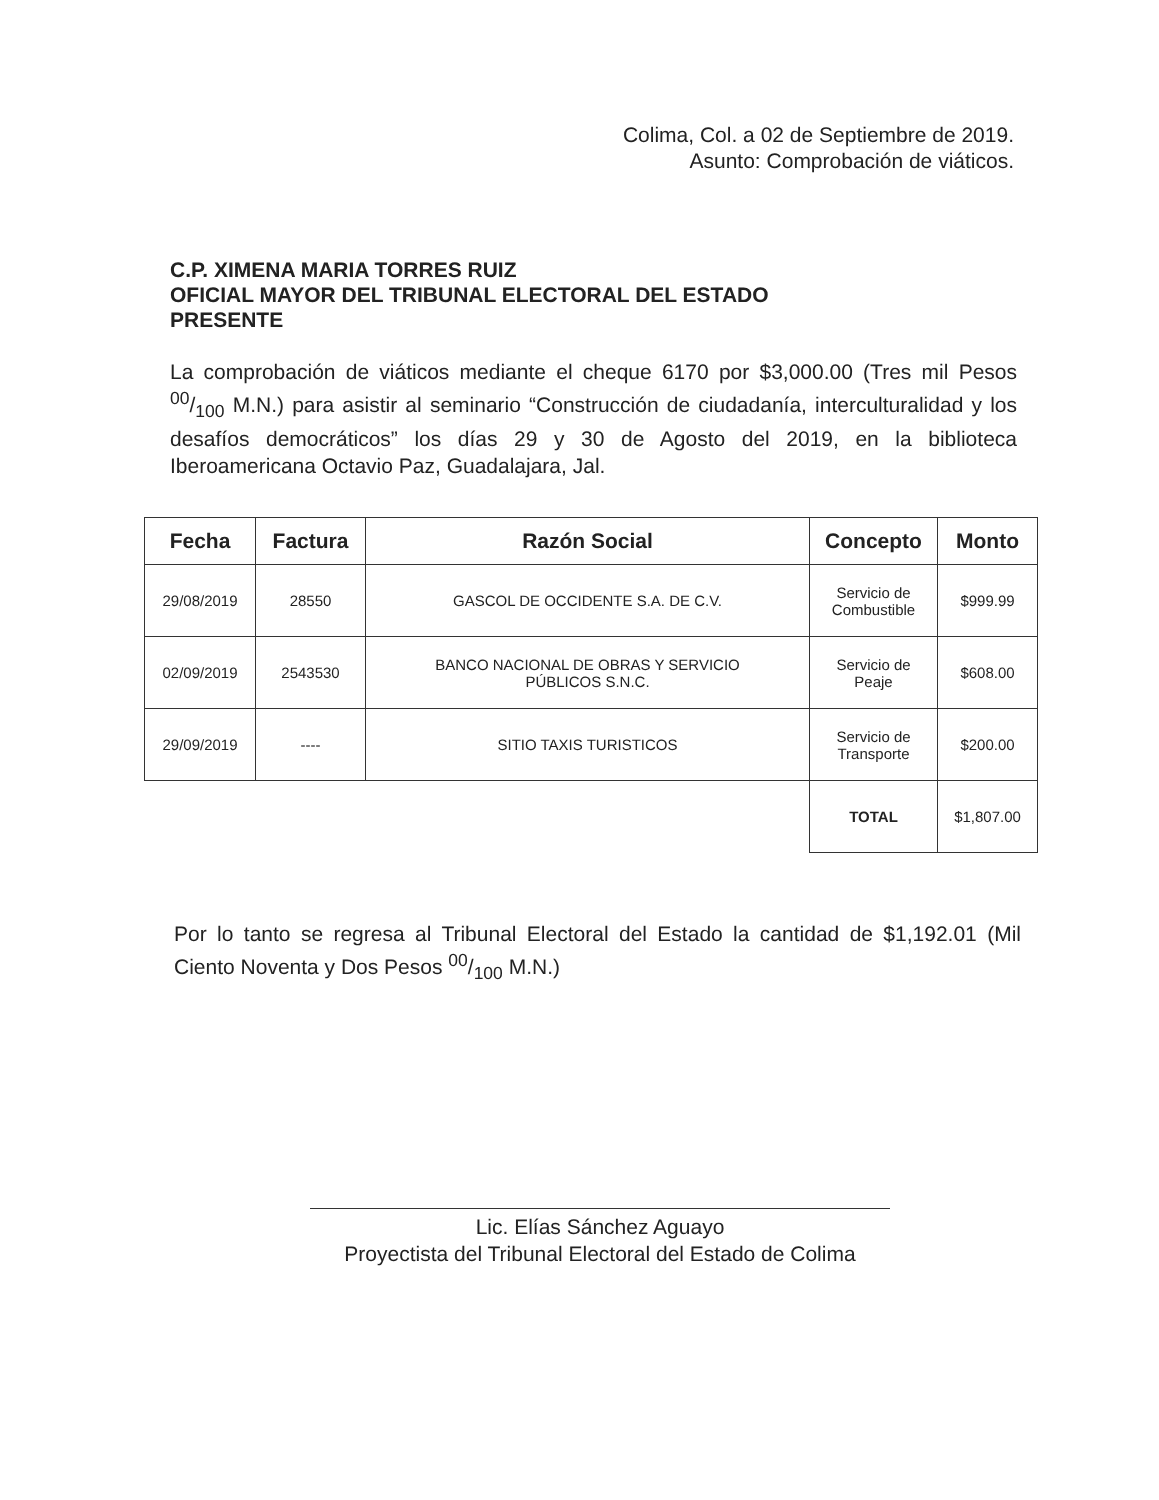Colima, Col. a 02 de Septiembre de 2019.
Asunto: Comprobación de viáticos.
C.P. XIMENA MARIA TORRES RUIZ
OFICIAL MAYOR DEL TRIBUNAL ELECTORAL DEL ESTADO
PRESENTE
La comprobación de viáticos mediante el cheque 6170 por $3,000.00 (Tres mil Pesos 00/100 M.N.) para asistir al seminario “Construcción de ciudadanía, interculturalidad y los desafíos democráticos” los días 29 y 30 de Agosto del 2019, en la biblioteca Iberoamericana Octavio Paz, Guadalajara, Jal.
| Fecha | Factura | Razón Social | Concepto | Monto |
| --- | --- | --- | --- | --- |
| 29/08/2019 | 28550 | GASCOL DE OCCIDENTE S.A. DE C.V. | Servicio de Combustible | $999.99 |
| 02/09/2019 | 2543530 | BANCO NACIONAL DE OBRAS Y SERVICIO PÚBLICOS S.N.C. | Servicio de Peaje | $608.00 |
| 29/09/2019 | ---- | SITIO TAXIS TURISTICOS | Servicio de Transporte | $200.00 |
| | | | TOTAL | $1,807.00 |
Por lo tanto se regresa al Tribunal Electoral del Estado la cantidad de $1,192.01 (Mil Ciento Noventa y Dos Pesos 00/100 M.N.)
Lic. Elías Sánchez Aguayo
Proyectista del Tribunal Electoral del Estado de Colima